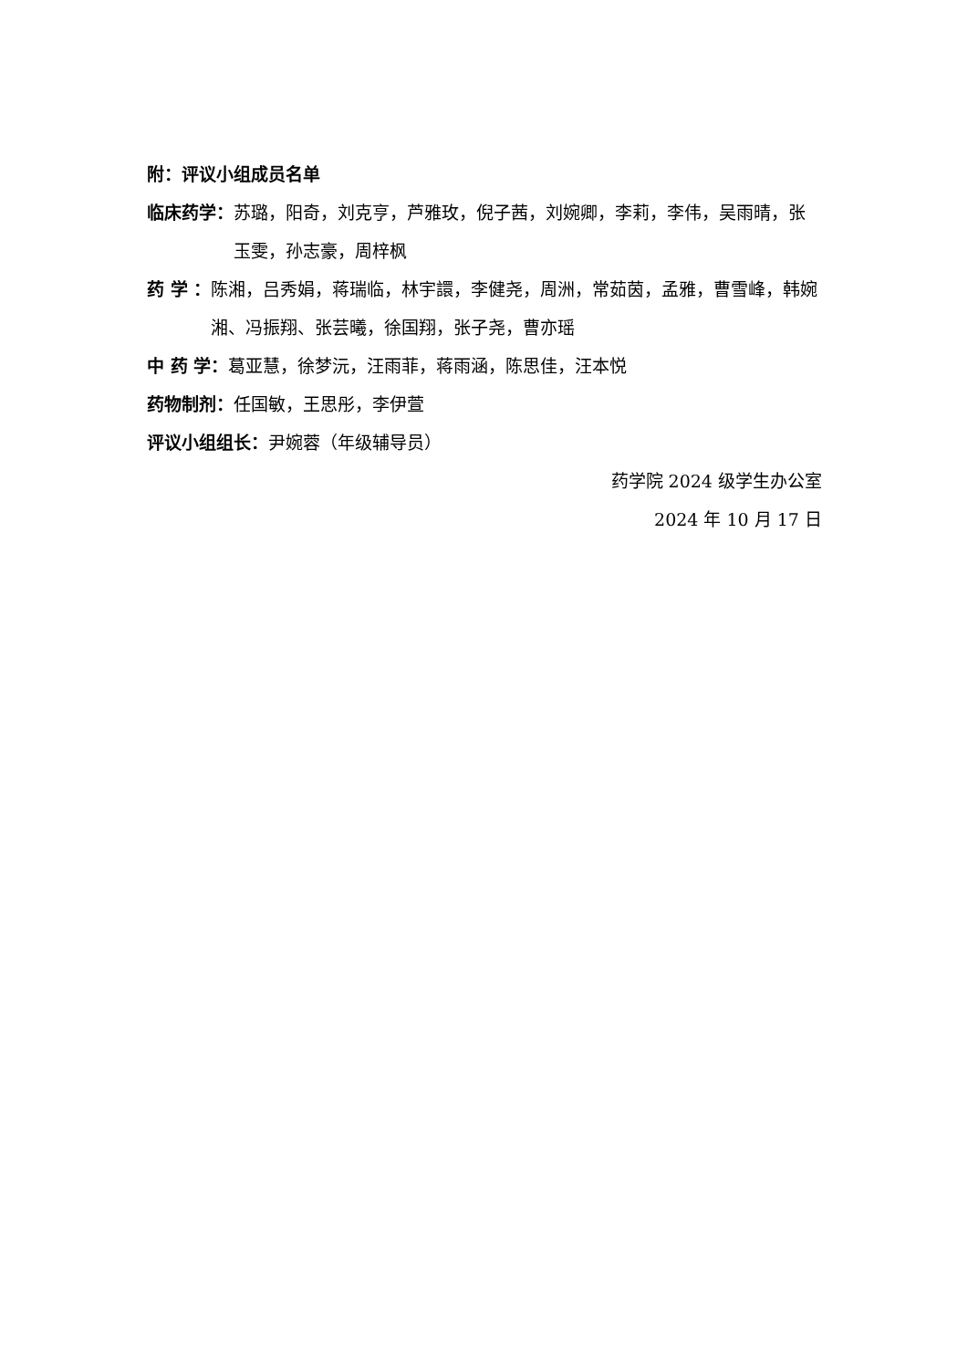附：评议小组成员名单
临床药学： 苏璐，阳奇，刘克亨，芦雅玫，倪子茜，刘婉卿，李莉，李伟，吴雨晴，张玉雯，孙志豪，周梓枫
药 学 ： 陈湘，吕秀娟，蒋瑞临，林宇譞，李健尧，周洲，常茹茵，孟雅，曹雪峰，韩婉湘、冯振翔、张芸曦，徐国翔，张子尧，曹亦瑶
中 药 学：葛亚慧，徐梦沅，汪雨菲，蒋雨涵，陈思佳，汪本悦
药物制剂：任国敏，王思彤，李伊萱
评议小组组长：尹婉蓉（年级辅导员）
药学院 2024 级学生办公室
2024 年 10 月 17 日